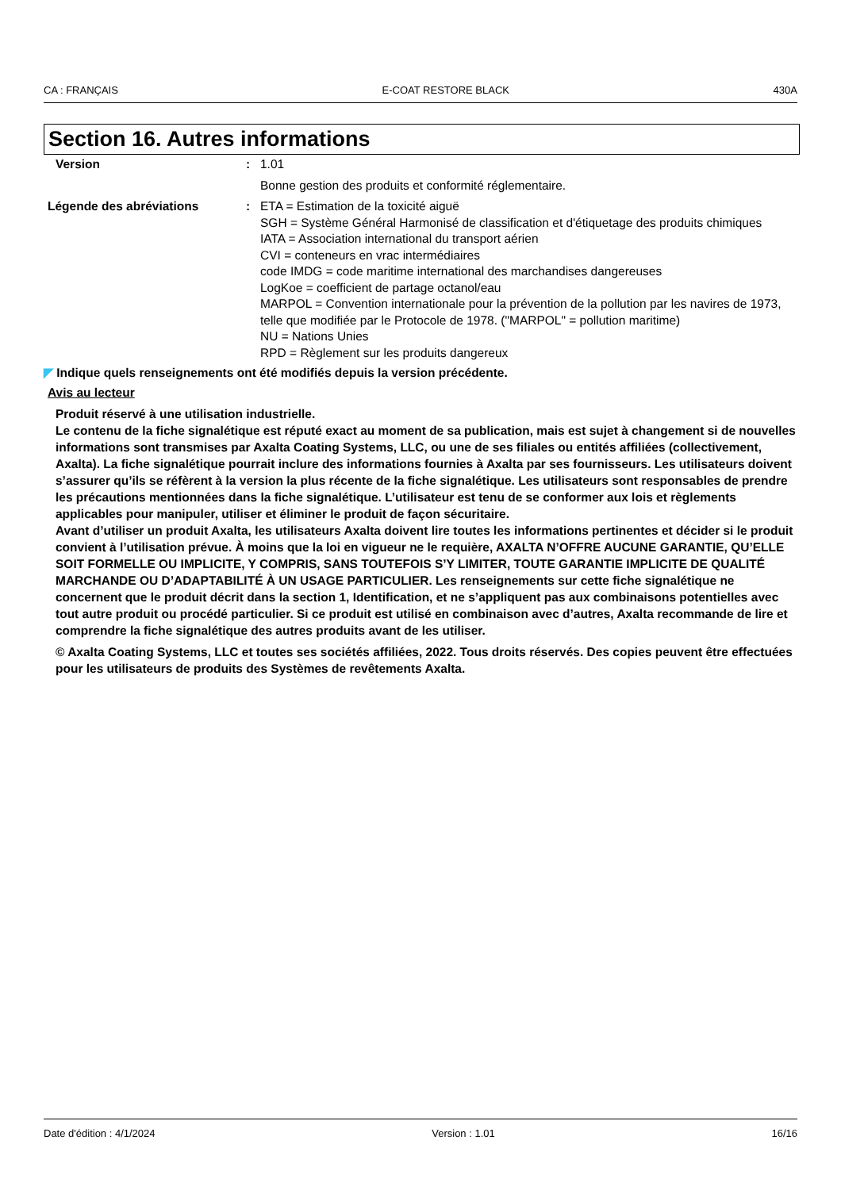CA : FRANÇAIS E-COAT RESTORE BLACK 430A
Section 16. Autres informations
Version : 1.01
Bonne gestion des produits et conformité réglementaire.
Légende des abréviations : ETA = Estimation de la toxicité aiguë
SGH = Système Général Harmonisé de classification et d'étiquetage des produits chimiques
IATA = Association international du transport aérien
CVI = conteneurs en vrac intermédiaires
code IMDG = code maritime international des marchandises dangereuses
LogKoe = coefficient de partage octanol/eau
MARPOL = Convention internationale pour la prévention de la pollution par les navires de 1973, telle que modifiée par le Protocole de 1978. ("MARPOL" = pollution maritime)
NU = Nations Unies
RPD = Règlement sur les produits dangereux
◤ Indique quels renseignements ont été modifiés depuis la version précédente.
Avis au lecteur
Produit réservé à une utilisation industrielle.
Le contenu de la fiche signalétique est réputé exact au moment de sa publication, mais est sujet à changement si de nouvelles informations sont transmises par Axalta Coating Systems, LLC, ou une de ses filiales ou entités affiliées (collectivement, Axalta). La fiche signalétique pourrait inclure des informations fournies à Axalta par ses fournisseurs. Les utilisateurs doivent s’assurer qu’ils se réfèrent à la version la plus récente de la fiche signalétique. Les utilisateurs sont responsables de prendre les précautions mentionnées dans la fiche signalétique. L’utilisateur est tenu de se conformer aux lois et règlements applicables pour manipuler, utiliser et éliminer le produit de façon sécuritaire.
Avant d’utiliser un produit Axalta, les utilisateurs Axalta doivent lire toutes les informations pertinentes et décider si le produit convient à l’utilisation prévue. À moins que la loi en vigueur ne le requière, AXALTA N’OFFRE AUCUNE GARANTIE, QU’ELLE SOIT FORMELLE OU IMPLICITE, Y COMPRIS, SANS TOUTEFOIS S’Y LIMITER, TOUTE GARANTIE IMPLICITE DE QUALITÉ MARCHANDE OU D’ADAPTABILITÉ À UN USAGE PARTICULIER. Les renseignements sur cette fiche signalétique ne concernent que le produit décrit dans la section 1, Identification, et ne s’appliquent pas aux combinaisons potentielles avec tout autre produit ou procédé particulier. Si ce produit est utilisé en combinaison avec d’autres, Axalta recommande de lire et comprendre la fiche signalétique des autres produits avant de les utiliser.
© Axalta Coating Systems, LLC et toutes ses sociétés affiliées, 2022. Tous droits réservés. Des copies peuvent être effectuées pour les utilisateurs de produits des Systèmes de revêtements Axalta.
Date d'édition : 4/1/2024 Version : 1.01 16/16